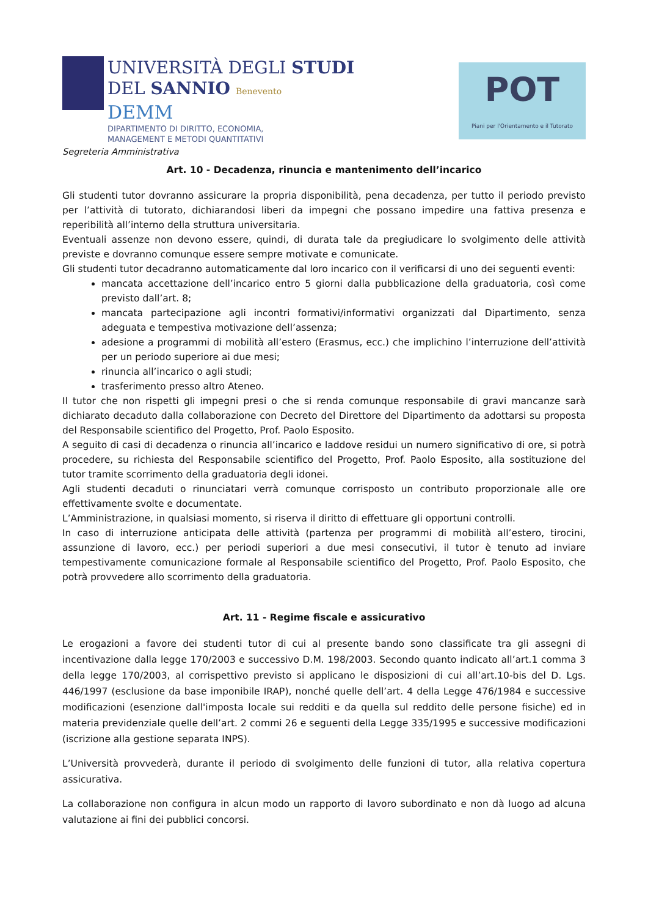UNIVERSITÀ DEGLI STUDI
DEL SANNIO Benevento
DEMM
DIPARTIMENTO DI DIRITTO, ECONOMIA,
MANAGEMENT E METODI QUANTITATIVI
POT
Piani per l'Orientamento e il Tutorato
Segreteria Amministrativa
Art. 10 - Decadenza, rinuncia e mantenimento dell’incarico
Gli studenti tutor dovranno assicurare la propria disponibilità, pena decadenza, per tutto il periodo previsto per l’attività di tutorato, dichiarandosi liberi da impegni che possano impedire una fattiva presenza e reperibilità all’interno della struttura universitaria.
Eventuali assenze non devono essere, quindi, di durata tale da pregiudicare lo svolgimento delle attività previste e dovranno comunque essere sempre motivate e comunicate.
Gli studenti tutor decadranno automaticamente dal loro incarico con il verificarsi di uno dei seguenti eventi:
mancata accettazione dell’incarico entro 5 giorni dalla pubblicazione della graduatoria, così come previsto dall’art. 8;
mancata partecipazione agli incontri formativi/informativi organizzati dal Dipartimento, senza adeguata e tempestiva motivazione dell’assenza;
adesione a programmi di mobilità all’estero (Erasmus, ecc.) che implichino l’interruzione dell’attività per un periodo superiore ai due mesi;
rinuncia all’incarico o agli studi;
trasferimento presso altro Ateneo.
Il tutor che non rispetti gli impegni presi o che si renda comunque responsabile di gravi mancanze sarà dichiarato decaduto dalla collaborazione con Decreto del Direttore del Dipartimento da adottarsi su proposta del Responsabile scientifico del Progetto, Prof. Paolo Esposito.
A seguito di casi di decadenza o rinuncia all’incarico e laddove residui un numero significativo di ore, si potrà procedere, su richiesta del Responsabile scientifico del Progetto, Prof. Paolo Esposito, alla sostituzione del tutor tramite scorrimento della graduatoria degli idonei.
Agli studenti decaduti o rinunciatari verrà comunque corrisposto un contributo proporzionale alle ore effettivamente svolte e documentate.
L’Amministrazione, in qualsiasi momento, si riserva il diritto di effettuare gli opportuni controlli.
In caso di interruzione anticipata delle attività (partenza per programmi di mobilità all’estero, tirocini, assunzione di lavoro, ecc.) per periodi superiori a due mesi consecutivi, il tutor è tenuto ad inviare tempestivamente comunicazione formale al Responsabile scientifico del Progetto, Prof. Paolo Esposito, che potrà provvedere allo scorrimento della graduatoria.
Art. 11 - Regime fiscale e assicurativo
Le erogazioni a favore dei studenti tutor di cui al presente bando sono classificate tra gli assegni di incentivazione dalla legge 170/2003 e successivo D.M. 198/2003. Secondo quanto indicato all’art.1 comma 3 della legge 170/2003, al corrispettivo previsto si applicano le disposizioni di cui all’art.10-bis del D. Lgs. 446/1997 (esclusione da base imponibile IRAP), nonché quelle dell’art. 4 della Legge 476/1984 e successive modificazioni (esenzione dall'imposta locale sui redditi e da quella sul reddito delle persone fisiche) ed in materia previdenziale quelle dell’art. 2 commi 26 e seguenti della Legge 335/1995 e successive modificazioni (iscrizione alla gestione separata INPS).
L’Università provvederà, durante il periodo di svolgimento delle funzioni di tutor, alla relativa copertura assicurativa.
La collaborazione non configura in alcun modo un rapporto di lavoro subordinato e non dà luogo ad alcuna valutazione ai fini dei pubblici concorsi.